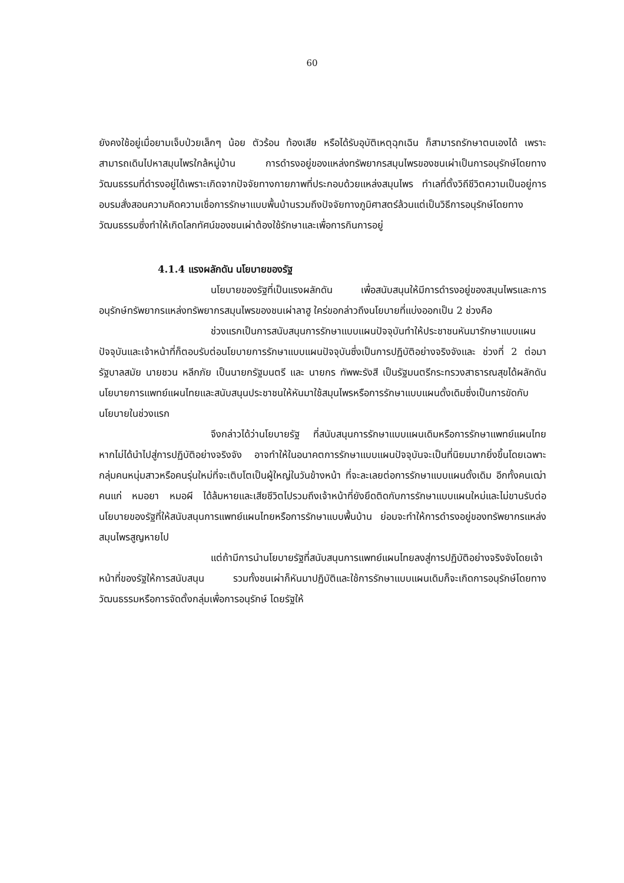60
ยังคงใช้อยู่เมื่อยามเจ็บป่วยเล็กๆ น้อย ตัวร้อน ท้องเสีย หรือได้รับอุบัติเหตุฉุกเฉิน ก็สามารถรักษาตนเองได้ เพราะสามารถเดินไปหาสมุนไพรใกล้หมู่บ้าน การดำรงอยู่ของแหล่งทรัพยากรสมุนไพรของชนเผ่าเป็นการอนุรักษ์โดยทางวัฒนธรรมที่ดำรงอยู่ได้เพราะเกิดจากปัจจัยทางกายภาพที่ประกอบด้วยแหล่งสมุนไพร ทำเลที่ตั้งวิถีชีวิตความเป็นอยู่การอบรมสั่งสอนความคิดความเชื่อการรักษาแบบพื้นบ้านรวมถึงปัจจัยทางภูมิศาสตร์ล้วนแต่เป็นวิธีการอนุรักษ์โดยทางวัฒนธรรมซึ่งทำให้เกิดโลกทัศน์ของชนเผ่าต้องใช้รักษาและเพื่อการกินการอยู่
4.1.4 แรงผลักดัน นโยบายของรัฐ
นโยบายของรัฐที่เป็นแรงผลักดัน เพื่อสนับสนุนให้มีการดำรงอยู่ของสมุนไพรและการอนุรักษ์ทรัพยากรแหล่งทรัพยากรสมุนไพรของชนเผ่าลาฮู ใคร่ขอกล่าวถึงนโยบายที่แบ่งออกเป็น 2 ช่วงคือ
ช่วงแรกเป็นการสนับสนุนการรักษาแบบแผนปัจจุบันทำให้ประชาชนหันมารักษาแบบแผนปัจจุบันและเจ้าหน้าที่ก็ตอบรับต่อนโยบายการรักษาแบบแผนปัจจุบันซึ่งเป็นการปฏิบัติอย่างจริงจังและ ช่วงที่ 2 ต่อมา รัฐบาลสมัย นายชวน หลีกภัย เป็นนายกรัฐมนตรี และ นายกร ทัพพะรังสี เป็นรัฐมนตรีกระทรวงสาธารณสุขได้ผลักดันนโยบายการแพทย์แผนไทยและสนับสนุนประชาชนให้หันมาใช้สมุนไพรหรือการรักษาแบบแผนดั้งเดิมซึ่งเป็นการขัดกับนโยบายในช่วงแรก
จึงกล่าวได้ว่านโยบายรัฐ ที่สนับสนุนการรักษาแบบแผนเดิมหรือการรักษาแพทย์แผนไทย หากไม่ได้นำไปสู่การปฏิบัติอย่างจริงจัง อาจทำให้ในอนาคตการรักษาแบบแผนปัจจุบันจะเป็นที่นิยมมากยิ่งขึ้นโดยเฉพาะกลุ่มคนหนุ่มสาวหรือคนรุ่นใหม่ที่จะเติบโตเป็นผู้ใหญ่ในวันข้างหน้า ที่จะละเลยต่อการรักษาแบบแผนดั้งเดิม อีกทั้งคนเฒ่าคนแก่ หมอยา หมอผี ได้ล้มหายและเสียชีวิตไปรวมถึงเจ้าหน้าที่ยังยึดติดกับการรักษาแบบแผนใหม่และไม่ขานรับต่อนโยบายของรัฐที่ให้สนับสนุนการแพทย์แผนไทยหรือการรักษาแบบพื้นบ้าน ย่อมจะทำให้การดำรงอยู่ของทรัพยากรแหล่งสมุนไพรสูญหายไป
แต่ถ้ามีการนำนโยบายรัฐที่สนับสนุนการแพทย์แผนไทยลงสู่การปฏิบัติอย่างจริงจังโดยเจ้าหน้าที่ของรัฐให้การสนับสนุน รวมทั้งชนเผ่าก็หันมาปฏิบัติและใช้การรักษาแบบแผนเดิมก็จะเกิดการอนุรักษ์โดยทางวัฒนธรรมหรือการจัดตั้งกลุ่มเพื่อการอนุรักษ์ โดยรัฐให้